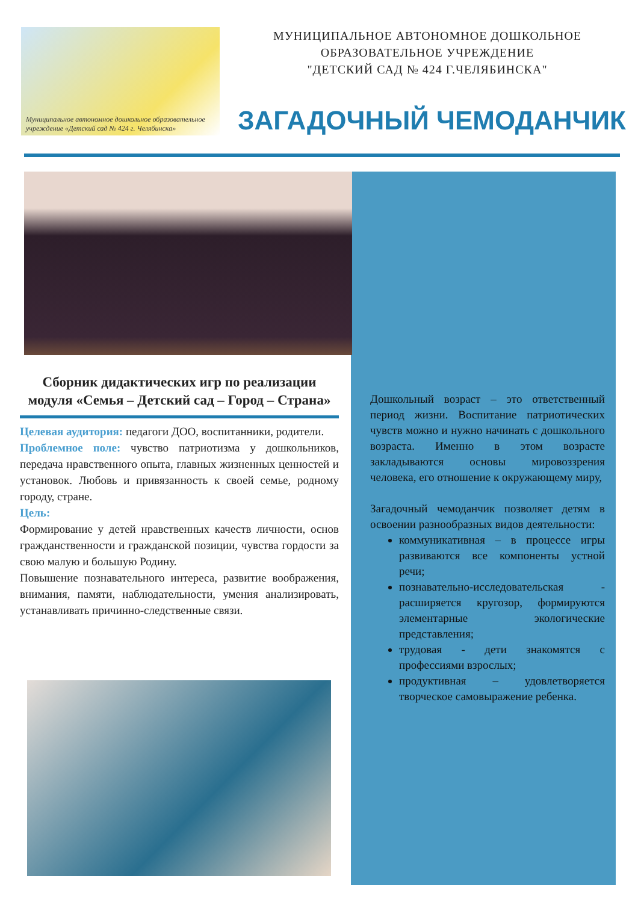Муниципальное автономное дошкольное образовательное учреждение «Детский сад № 424 г. Челябинска»
МУНИЦИПАЛЬНОЕ АВТОНОМНОЕ ДОШКОЛЬНОЕ
ОБРАЗОВАТЕЛЬНОЕ УЧРЕЖДЕНИЕ
"ДЕТСКИЙ САД № 424 Г.ЧЕЛЯБИНСКА"
ЗАГАДОЧНЫЙ ЧЕМОДАНЧИК
Сборник дидактических игр по реализации модуля «Семья – Детский сад – Город – Страна»
Целевая аудитория: педагоги ДОО, воспитанники, родители.
Проблемное поле: чувство патриотизма у дошкольников, передача нравственного опыта, главных жизненных ценностей и установок. Любовь и привязанность к своей семье, родному городу, стране.
Цель:
Формирование у детей нравственных качеств личности, основ гражданственности и гражданской позиции, чувства гордости за свою малую и большую Родину.
Повышение познавательного интереса, развитие воображения, внимания, памяти, наблюдательности, умения анализировать, устанавливать причинно-следственные связи.
Дошкольный возраст – это ответственный период жизни. Воспитание патриотических чувств можно и нужно начинать с дошкольного возраста. Именно в этом возрасте закладываются основы мировоззрения человека, его отношение к окружающему миру,
Загадочный чемоданчик позволяет детям в освоении разнообразных видов деятельности:
коммуникативная – в процессе игры развиваются все компоненты устной речи;
познавательно-исследовательская - расширяется кругозор, формируются элементарные экологические представления;
трудовая - дети знакомятся с профессиями взрослых;
продуктивная – удовлетворяется творческое самовыражение ребенка.